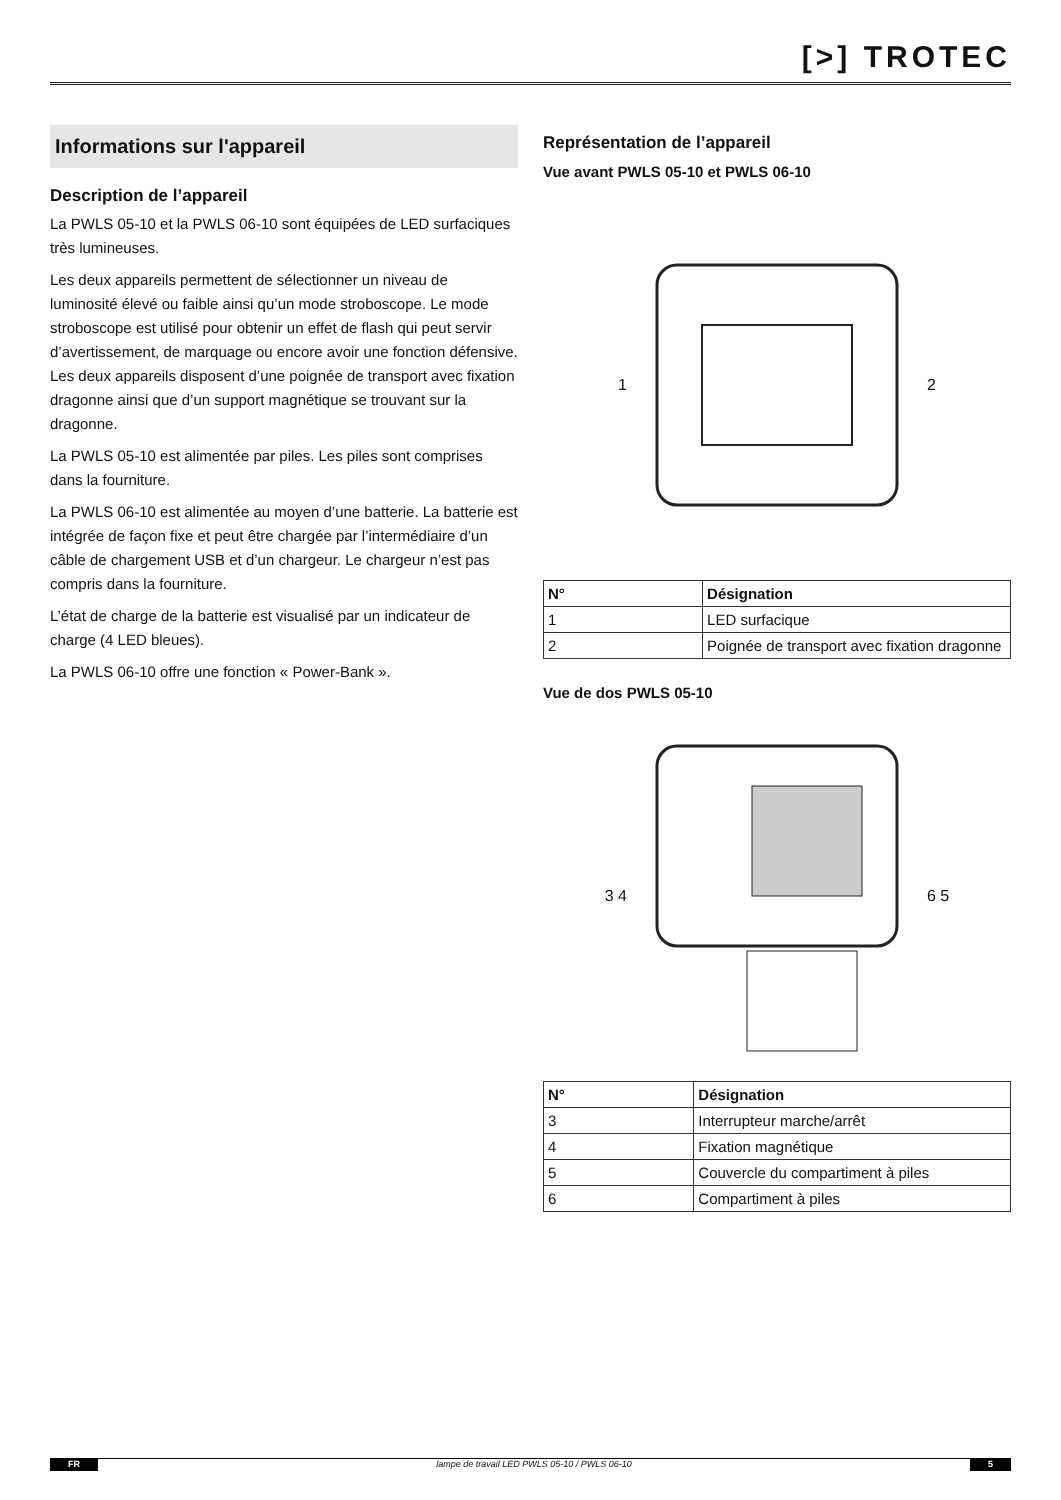[>] TROTEC
Informations sur l'appareil
Description de l’appareil
La PWLS 05-10 et la PWLS 06-10 sont équipées de LED surfaciques très lumineuses.
Les deux appareils permettent de sélectionner un niveau de luminosité élevé ou faible ainsi qu’un mode stroboscope. Le mode stroboscope est utilisé pour obtenir un effet de flash qui peut servir d’avertissement, de marquage ou encore avoir une fonction défensive. Les deux appareils disposent d’une poignée de transport avec fixation dragonne ainsi que d’un support magnétique se trouvant sur la dragonne.
La PWLS 05-10 est alimentée par piles. Les piles sont comprises dans la fourniture.
La PWLS 06-10 est alimentée au moyen d’une batterie. La batterie est intégrée de façon fixe et peut être chargée par l’intermédiaire d’un câble de chargement USB et d’un chargeur. Le chargeur n’est pas compris dans la fourniture.
L’état de charge de la batterie est visualisé par un indicateur de charge (4 LED bleues).
La PWLS 06-10 offre une fonction « Power-Bank ».
Représentation de l’appareil
Vue avant PWLS 05-10 et PWLS 06-10
1 2
| N° | Désignation |
| --- | --- |
| 1 | LED surfacique |
| 2 | Poignée de transport avec fixation dragonne |
Vue de dos PWLS 05-10
3 4 6 5
| N° | Désignation |
| --- | --- |
| 3 | Interrupteur marche/arrêt |
| 4 | Fixation magnétique |
| 5 | Couvercle du compartiment à piles |
| 6 | Compartiment à piles |
FR lampe de travail LED PWLS 05-10 / PWLS 06-10 5